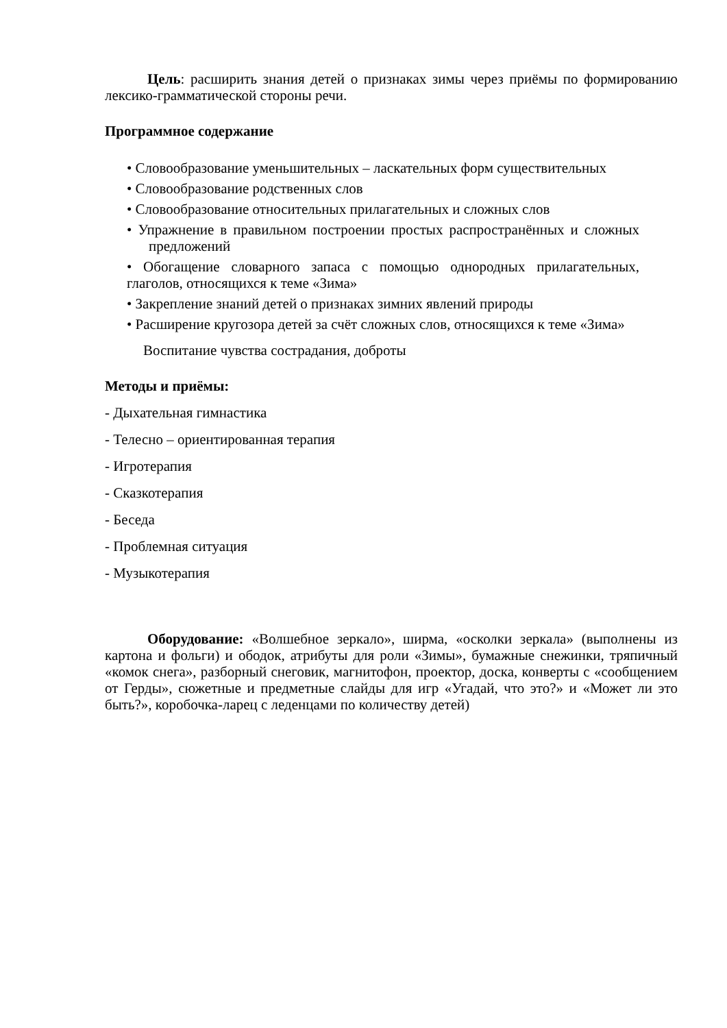Цель: расширить знания детей о признаках зимы через приёмы по формированию лексико-грамматической стороны речи.
Программное содержание
• Словообразование уменьшительных – ласкательных форм существительных
• Словообразование родственных слов
• Словообразование относительных прилагательных и сложных слов
• Упражнение в правильном построении простых распространённых и сложных предложений
• Обогащение словарного запаса с помощью однородных прилагательных, глаголов, относящихся к теме «Зима»
• Закрепление знаний детей о признаках зимних явлений природы
• Расширение кругозора детей за счёт сложных слов, относящихся к теме «Зима»
Воспитание чувства сострадания, доброты
Методы и приёмы:
- Дыхательная гимнастика
- Телесно – ориентированная терапия
- Игротерапия
- Сказкотерапия
- Беседа
- Проблемная ситуация
- Музыкотерапия
Оборудование: «Волшебное зеркало», ширма, «осколки зеркала» (выполнены из картона и фольги) и ободок, атрибуты для роли «Зимы», бумажные снежинки, тряпичный «комок снега», разборный снеговик, магнитофон, проектор, доска, конверты с «сообщением от Герды», сюжетные и предметные слайды для игр «Угадай, что это?» и «Может ли это быть?», коробочка-ларец с леденцами по количеству детей)